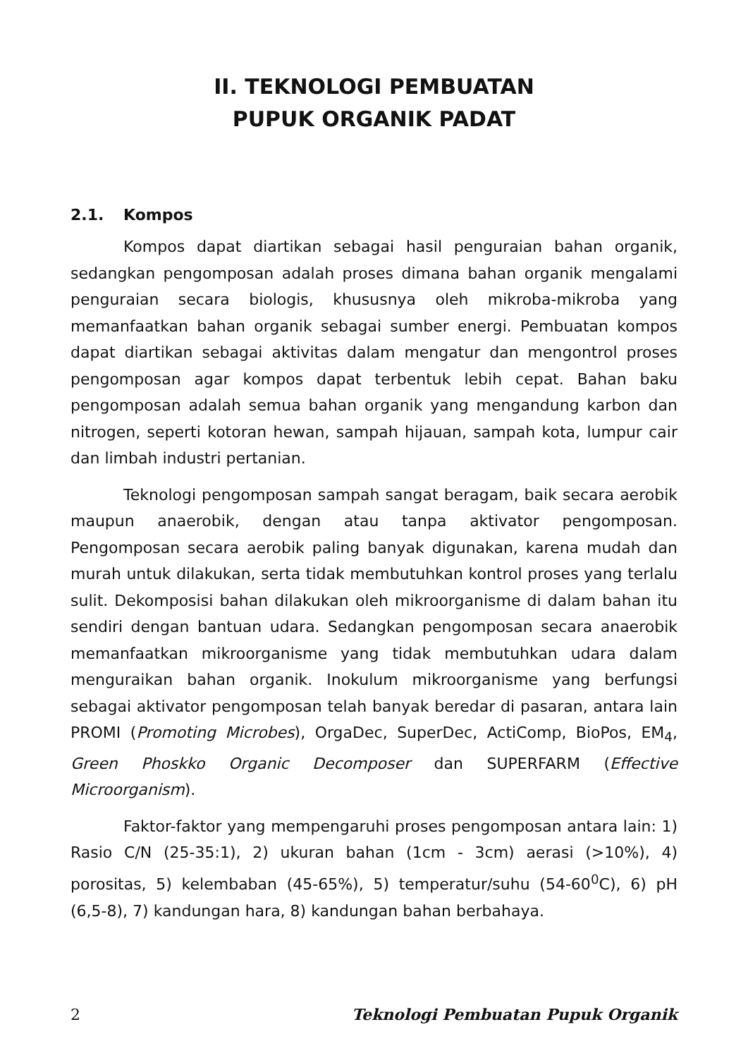II. TEKNOLOGI PEMBUATAN
PUPUK ORGANIK PADAT
2.1. Kompos
Kompos dapat diartikan sebagai hasil penguraian bahan organik, sedangkan pengomposan adalah proses dimana bahan organik mengalami penguraian secara biologis, khususnya oleh mikroba-mikroba yang memanfaatkan bahan organik sebagai sumber energi. Pembuatan kompos dapat diartikan sebagai aktivitas dalam mengatur dan mengontrol proses pengomposan agar kompos dapat terbentuk lebih cepat. Bahan baku pengomposan adalah semua bahan organik yang mengandung karbon dan nitrogen, seperti kotoran hewan, sampah hijauan, sampah kota, lumpur cair dan limbah industri pertanian.
Teknologi pengomposan sampah sangat beragam, baik secara aerobik maupun anaerobik, dengan atau tanpa aktivator pengomposan. Pengomposan secara aerobik paling banyak digunakan, karena mudah dan murah untuk dilakukan, serta tidak membutuhkan kontrol proses yang terlalu sulit. Dekomposisi bahan dilakukan oleh mikroorganisme di dalam bahan itu sendiri dengan bantuan udara. Sedangkan pengomposan secara anaerobik memanfaatkan mikroorganisme yang tidak membutuhkan udara dalam menguraikan bahan organik. Inokulum mikroorganisme yang berfungsi sebagai aktivator pengomposan telah banyak beredar di pasaran, antara lain PROMI (Promoting Microbes), OrgaDec, SuperDec, ActiComp, BioPos, EM<sub>4</sub>, Green Phoskko Organic Decomposer dan SUPERFARM (Effective Microorganism).
Faktor-faktor yang mempengaruhi proses pengomposan antara lain: 1) Rasio C/N (25-35:1), 2) ukuran bahan (1cm - 3cm) aerasi (>10%), 4) porositas, 5) kelembaban (45-65%), 5) temperatur/suhu (54-60<sup>0</sup>C), 6) pH (6,5-8), 7) kandungan hara, 8) kandungan bahan berbahaya.
2 Teknologi Pembuatan Pupuk Organik